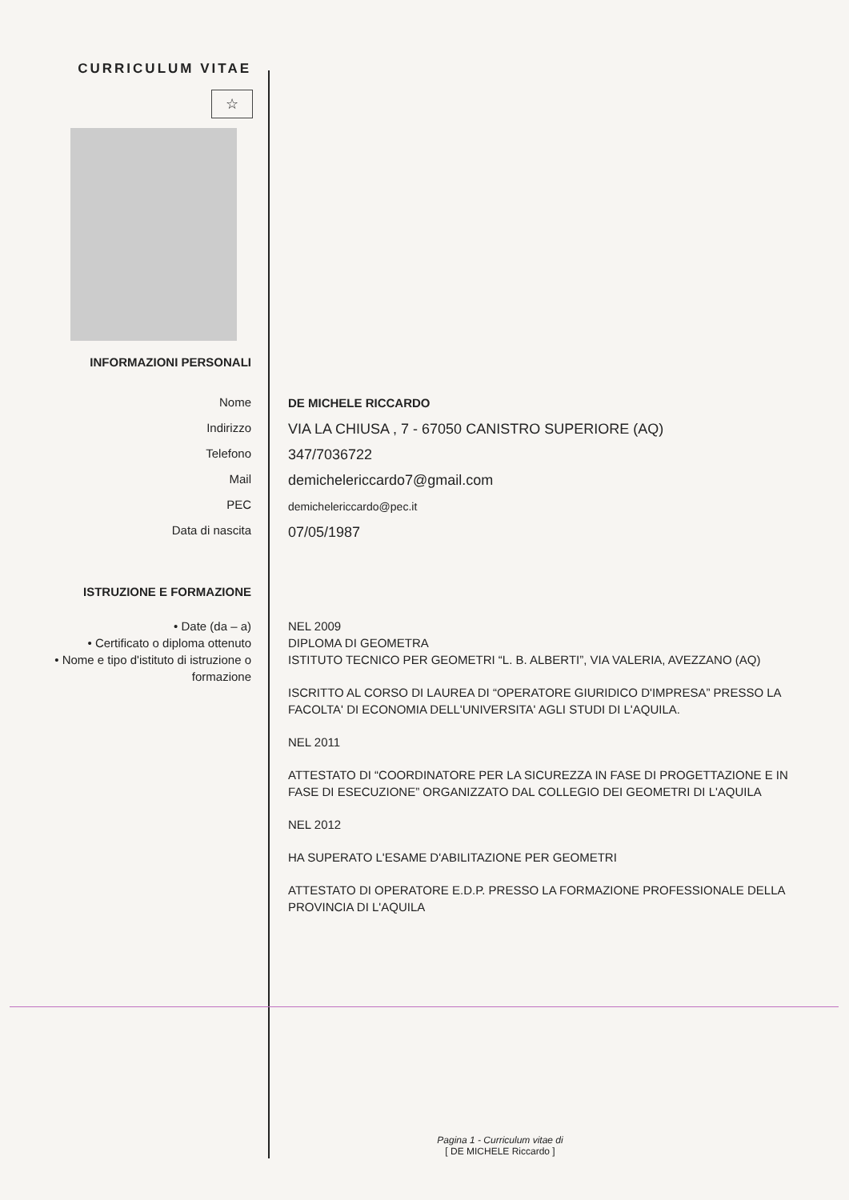CURRICULUM VITAE
☆
INFORMAZIONI PERSONALI
Nome
Indirizzo
Telefono
Mail
PEC
Data di nascita
DE MICHELE RICCARDO
VIA LA CHIUSA , 7 - 67050 CANISTRO SUPERIORE (AQ)
347/7036722
demichelericcardo7@gmail.com
demichelericcardo@pec.it
07/05/1987
ISTRUZIONE E FORMAZIONE
• Date (da – a)
• Certificato o diploma ottenuto
• Nome e tipo d'istituto di istruzione o formazione
NEL 2009
DIPLOMA DI GEOMETRA
ISTITUTO TECNICO PER GEOMETRI “L. B. ALBERTI”, VIA VALERIA, AVEZZANO (AQ)
ISCRITTO AL CORSO DI LAUREA DI “OPERATORE GIURIDICO D'IMPRESA” PRESSO LA FACOLTA' DI ECONOMIA DELL'UNIVERSITA' AGLI STUDI DI L'AQUILA.
NEL 2011
ATTESTATO DI “COORDINATORE PER LA SICUREZZA IN FASE DI PROGETTAZIONE E IN FASE DI ESECUZIONE” ORGANIZZATO DAL COLLEGIO DEI GEOMETRI DI L'AQUILA
NEL 2012
HA SUPERATO L'ESAME D'ABILITAZIONE PER GEOMETRI
ATTESTATO DI OPERATORE E.D.P. PRESSO LA FORMAZIONE PROFESSIONALE DELLA PROVINCIA DI L'AQUILA
Pagina 1 - Curriculum vitae di
[ DE MICHELE Riccardo ]